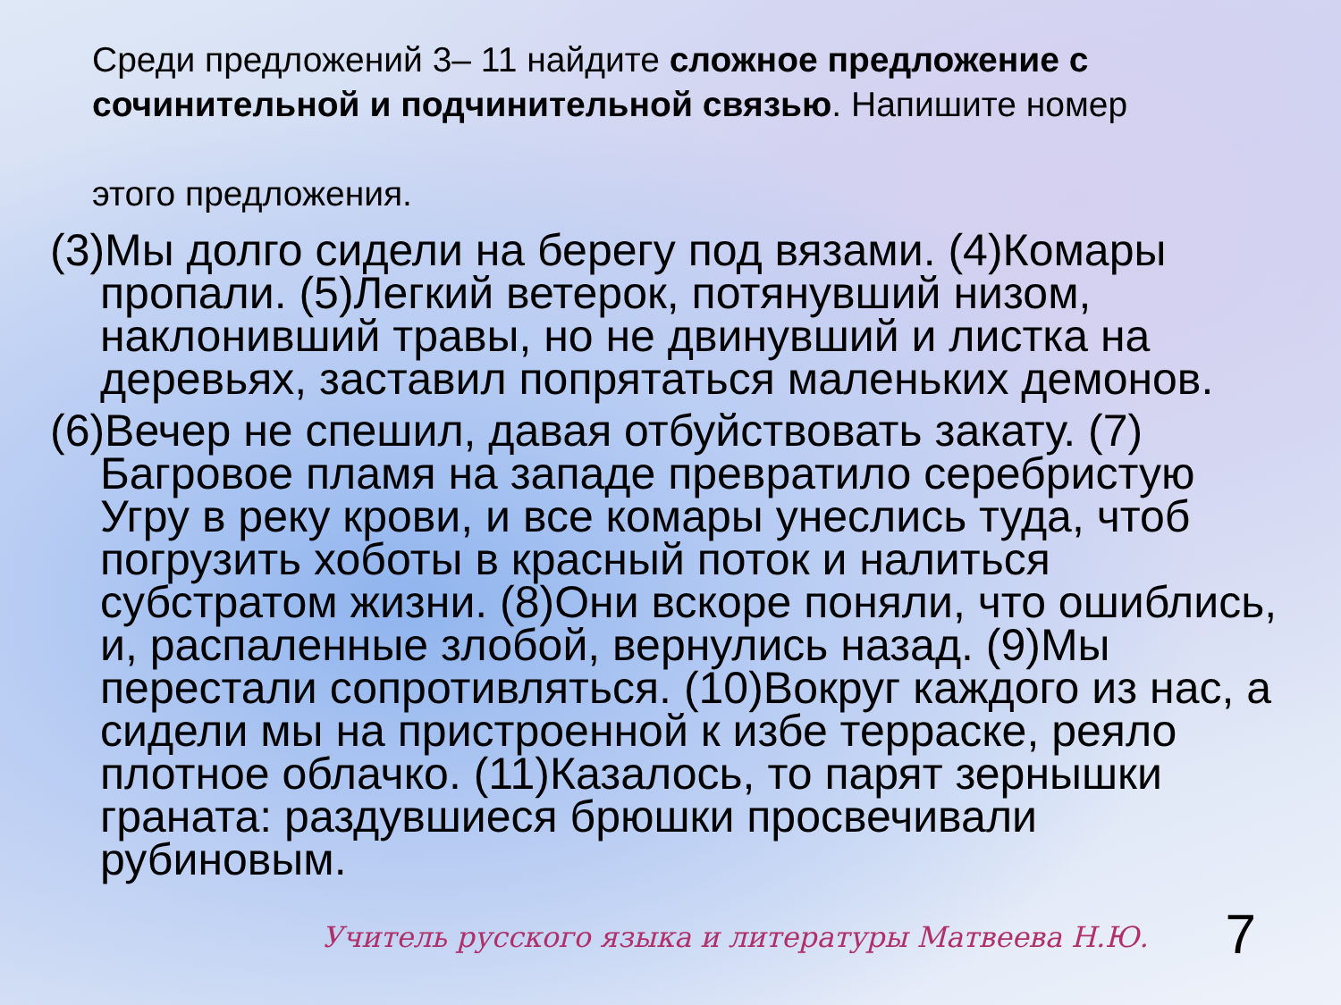Среди предложений 3– 11 найдите сложное предложение с сочинительной и подчинительной связью. Напишите номер
этого предложения.
(3)Мы долго сидели на берегу под вязами. (4)Комары пропали. (5)Легкий ветерок, потянувший низом, наклонивший травы, но не двинувший и листка на деревьях, заставил попрятаться маленьких демонов.
(6)Вечер не спешил, давая отбуйствовать закату. (7) Багровое пламя на западе превратило серебристую Угру в реку крови, и все комары унеслись туда, чтоб погрузить хоботы в красный поток и налиться субстратом жизни. (8)Они вскоре поняли, что ошиблись, и, распаленные злобой, вернулись назад. (9)Мы перестали сопротивляться. (10)Вокруг каждого из нас, а сидели мы на пристроенной к избе терраске, реяло плотное облачко. (11)Казалось, то парят зернышки граната: раздувшиеся брюшки просвечивали рубиновым.
7
Учитель русского языка и литературы Матвеева Н.Ю.